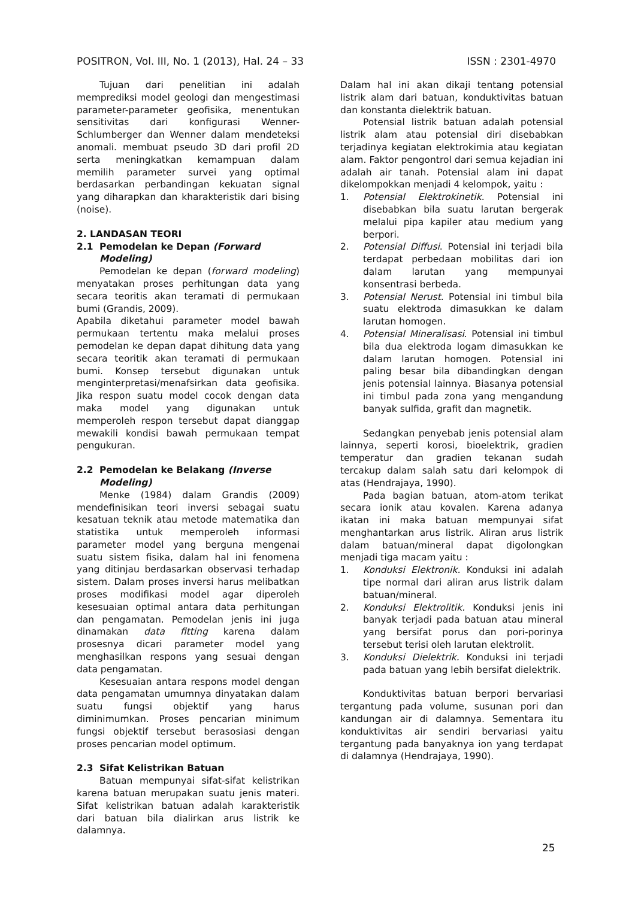POSITRON, Vol. III, No. 1 (2013), Hal. 24 – 33 ISSN : 2301-4970
Tujuan dari penelitian ini adalah memprediksi model geologi dan mengestimasi parameter-parameter geofisika, menentukan sensitivitas dari konfigurasi Wenner-Schlumberger dan Wenner dalam mendeteksi anomali. membuat pseudo 3D dari profil 2D serta meningkatkan kemampuan dalam memilih parameter survei yang optimal berdasarkan perbandingan kekuatan signal yang diharapkan dan kharakteristik dari bising (noise).
2. LANDASAN TEORI
2.1 Pemodelan ke Depan (Forward Modeling)
Pemodelan ke depan (forward modeling) menyatakan proses perhitungan data yang secara teoritis akan teramati di permukaan bumi (Grandis, 2009).
Apabila diketahui parameter model bawah permukaan tertentu maka melalui proses pemodelan ke depan dapat dihitung data yang secara teoritik akan teramati di permukaan bumi. Konsep tersebut digunakan untuk menginterpretasi/menafsirkan data geofisika. Jika respon suatu model cocok dengan data maka model yang digunakan untuk memperoleh respon tersebut dapat dianggap mewakili kondisi bawah permukaan tempat pengukuran.
2.2 Pemodelan ke Belakang (Inverse Modeling)
Menke (1984) dalam Grandis (2009) mendefinisikan teori inversi sebagai suatu kesatuan teknik atau metode matematika dan statistika untuk memperoleh informasi parameter model yang berguna mengenai suatu sistem fisika, dalam hal ini fenomena yang ditinjau berdasarkan observasi terhadap sistem. Dalam proses inversi harus melibatkan proses modifikasi model agar diperoleh kesesuaian optimal antara data perhitungan dan pengamatan. Pemodelan jenis ini juga dinamakan data fitting karena dalam prosesnya dicari parameter model yang menghasilkan respons yang sesuai dengan data pengamatan.
Kesesuaian antara respons model dengan data pengamatan umumnya dinyatakan dalam suatu fungsi objektif yang harus diminimumkan. Proses pencarian minimum fungsi objektif tersebut berasosiasi dengan proses pencarian model optimum.
2.3 Sifat Kelistrikan Batuan
Batuan mempunyai sifat-sifat kelistrikan karena batuan merupakan suatu jenis materi. Sifat kelistrikan batuan adalah karakteristik dari batuan bila dialirkan arus listrik ke dalamnya.
Dalam hal ini akan dikaji tentang potensial listrik alam dari batuan, konduktivitas batuan dan konstanta dielektrik batuan.
Potensial listrik batuan adalah potensial listrik alam atau potensial diri disebabkan terjadinya kegiatan elektrokimia atau kegiatan alam. Faktor pengontrol dari semua kejadian ini adalah air tanah. Potensial alam ini dapat dikelompokkan menjadi 4 kelompok, yaitu :
1. Potensial Elektrokinetik. Potensial ini disebabkan bila suatu larutan bergerak melalui pipa kapiler atau medium yang berpori.
2. Potensial Diffusi. Potensial ini terjadi bila terdapat perbedaan mobilitas dari ion dalam larutan yang mempunyai konsentrasi berbeda.
3. Potensial Nerust. Potensial ini timbul bila suatu elektroda dimasukkan ke dalam larutan homogen.
4. Potensial Mineralisasi. Potensial ini timbul bila dua elektroda logam dimasukkan ke dalam larutan homogen. Potensial ini paling besar bila dibandingkan dengan jenis potensial lainnya. Biasanya potensial ini timbul pada zona yang mengandung banyak sulfida, grafit dan magnetik.
Sedangkan penyebab jenis potensial alam lainnya, seperti korosi, bioelektrik, gradien temperatur dan gradien tekanan sudah tercakup dalam salah satu dari kelompok di atas (Hendrajaya, 1990).
Pada bagian batuan, atom-atom terikat secara ionik atau kovalen. Karena adanya ikatan ini maka batuan mempunyai sifat menghantarkan arus listrik. Aliran arus listrik dalam batuan/mineral dapat digolongkan menjadi tiga macam yaitu :
1. Konduksi Elektronik. Konduksi ini adalah tipe normal dari aliran arus listrik dalam batuan/mineral.
2. Konduksi Elektrolitik. Konduksi jenis ini banyak terjadi pada batuan atau mineral yang bersifat porus dan pori-porinya tersebut terisi oleh larutan elektrolit.
3. Konduksi Dielektrik. Konduksi ini terjadi pada batuan yang lebih bersifat dielektrik.
Konduktivitas batuan berpori bervariasi tergantung pada volume, susunan pori dan kandungan air di dalamnya. Sementara itu konduktivitas air sendiri bervariasi yaitu tergantung pada banyaknya ion yang terdapat di dalamnya (Hendrajaya, 1990).
25